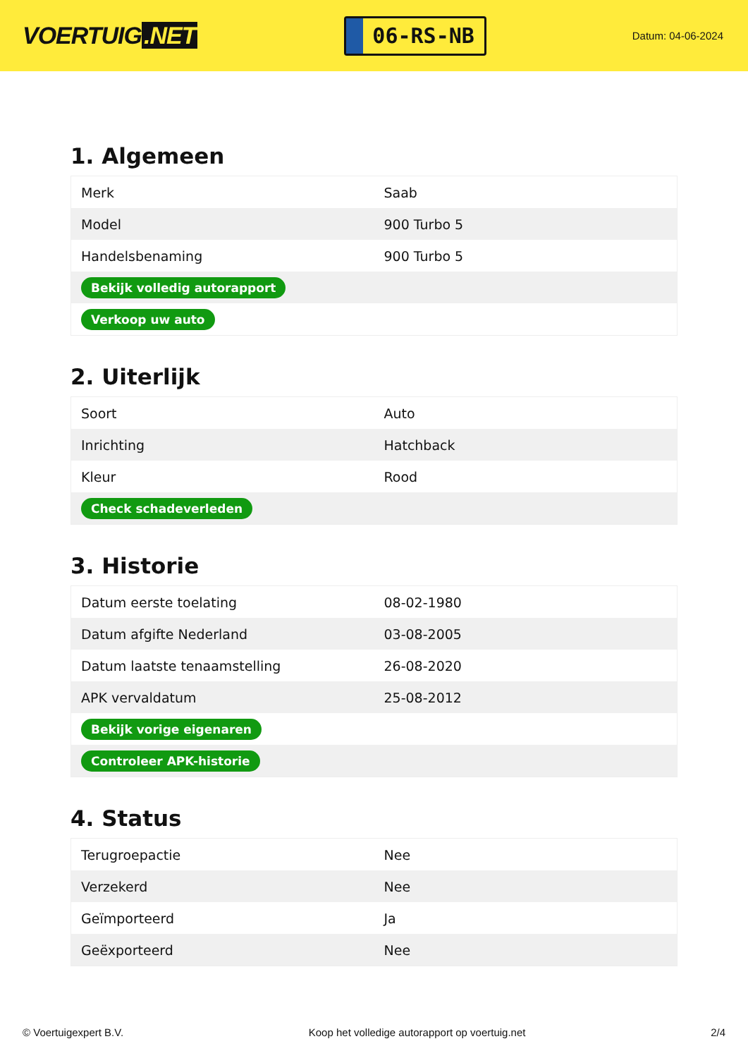VOERTUIG.NET
06-RS-NB
Datum: 04-06-2024
1. Algemeen
| Merk | Saab |
| Model | 900 Turbo 5 |
| Handelsbenaming | 900 Turbo 5 |
| Bekijk volledig autorapport | |
| Verkoop uw auto | |
2. Uiterlijk
| Soort | Auto |
| Inrichting | Hatchback |
| Kleur | Rood |
| Check schadeverleden | |
3. Historie
| Datum eerste toelating | 08-02-1980 |
| Datum afgifte Nederland | 03-08-2005 |
| Datum laatste tenaamstelling | 26-08-2020 |
| APK vervaldatum | 25-08-2012 |
| Bekijk vorige eigenaren | |
| Controleer APK-historie | |
4. Status
| Terugroepactie | Nee |
| Verzekerd | Nee |
| Geïmporteerd | Ja |
| Geëxporteerd | Nee |
© Voertuigexpert B.V. Koop het volledige autorapport op voertuig.net 2/4